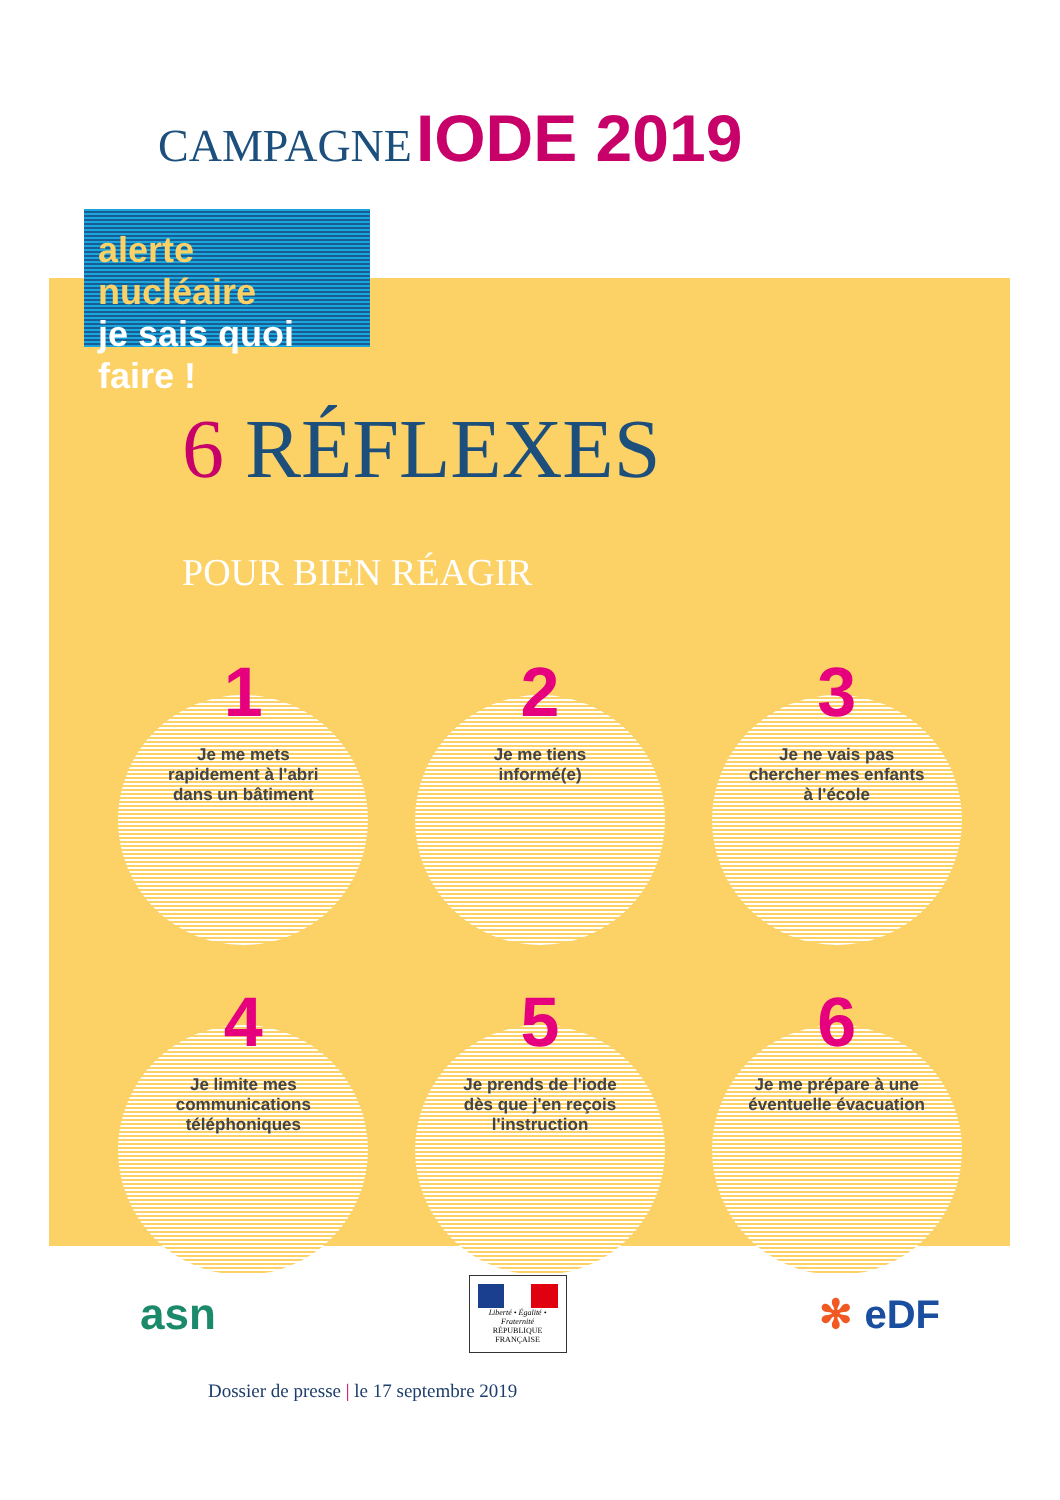CAMPAGNE IODE 2019
alerte nucléaire
je sais quoi faire !
6 RÉFLEXES
POUR BIEN RÉAGIR
1
Je me mets
rapidement à l'abri
dans un bâtiment
2
Je me tiens
informé(e)
3
Je ne vais pas
chercher mes enfants
à l'école
4
Je limite mes
communications
téléphoniques
5
Je prends de l'iode
dès que j'en reçois
l'instruction
6
Je me prépare à une
éventuelle évacuation
asn
Liberté • Égalité • Fraternité
RÉPUBLIQUE FRANÇAISE
✻ eDF
Dossier de presse | le 17 septembre 2019